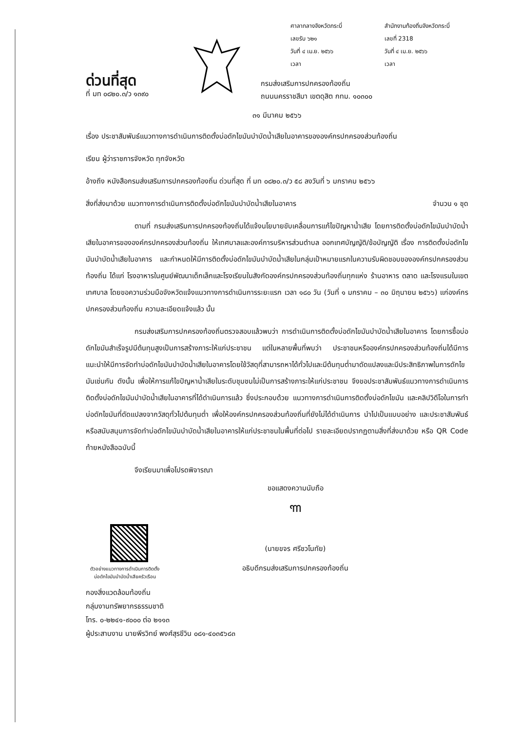ศาลากลางจังหวัดกระบี่
เลขรับ ๖๒๑
วันที่ ๔ เม.ย. ๒๕๖๖
เวลา
สำนักงานท้องถิ่นจังหวัดกระบี่
เลขที่ 2318
วันที่ ๔ เม.ย. ๒๕๖๖
เวลา
ด่วนที่สุด
ที่ มท ๐๘๒๐.๓/ว ๑๓๙๐
กรมส่งเสริมการปกครองท้องถิ่น
ถนนนครราชสีมา เขตดุสิต กทม. ๑๐๓๐๐
๓๑ มีนาคม ๒๕๖๖
เรื่อง ประชาสัมพันธ์แนวทางการดำเนินการติดตั้งบ่อดักไขมันบำบัดน้ำเสียในอาคารขององค์กรปกครองส่วนท้องถิ่น
เรียน ผู้ว่าราชการจังหวัด ทุกจังหวัด
อ้างถึง หนังสือกรมส่งเสริมการปกครองท้องถิ่น ด่วนที่สุด ที่ มท ๐๘๒๐.๓/ว ๕๘ ลงวันที่ ๖ มกราคม ๒๕๖๖
สิ่งที่ส่งมาด้วย แนวทางการดำเนินการติดตั้งบ่อดักไขมันบำบัดน้ำเสียในอาคาร
จำนวน ๑ ชุด
ตามที่ กรมส่งเสริมการปกครองท้องถิ่นได้แจ้งนโยบายขับเคลื่อนการแก้ไขปัญหาน้ำเสีย โดยการติดตั้งบ่อดักไขมันบำบัดน้ำเสียในอาคารขององค์กรปกครองส่วนท้องถิ่น ให้เทศบาลและองค์การบริหารส่วนตำบล ออกเทศบัญญัติ/ข้อบัญญัติ เรื่อง การติดตั้งบ่อดักไขมันบำบัดน้ำเสียในอาคาร และกำหนดให้มีการติดตั้งบ่อดักไขมันบำบัดน้ำเสียในกลุ่มเป้าหมายแรกในความรับผิดชอบขององค์กรปกครองส่วนท้องถิ่น ได้แก่ โรงอาหารในศูนย์พัฒนาเด็กเล็กและโรงเรียนในสังกัดองค์กรปกครองส่วนท้องถิ่นทุกแห่ง ร้านอาหาร ตลาด และโรงแรมในเขตเทศบาล โดยขอความร่วมมือจังหวัดแจ้งแนวทางการดำเนินการระยะแรก เวลา ๑๘๐ วัน (วันที่ ๑ มกราคม – ๓๐ มิถุนายน ๒๕๖๖) แก่องค์กรปกครองส่วนท้องถิ่น ความละเอียดแจ้งแล้ว นั้น
กรมส่งเสริมการปกครองท้องถิ่นตรวจสอบแล้วพบว่า การดำเนินการติดตั้งบ่อดักไขมันบำบัดน้ำเสียในอาคาร โดยการซื้อบ่อดักไขมันสำเร็จรูปมีต้นทุนสูงเป็นการสร้างภาระให้แก่ประชาชน แต่ในหลายพื้นที่พบว่า ประชาชนหรือองค์กรปกครองส่วนท้องถิ่นได้มีการแนะนำให้มีการจัดทำบ่อดักไขมันบำบัดน้ำเสียในอาคารโดยใช้วัสดุที่สามารถหาได้ทั่วไปและมีต้นทุนต่ำมาดัดแปลงและมีประสิทธิภาพในการดักไขมันเช่นกัน ดังนั้น เพื่อให้การแก้ไขปัญหาน้ำเสียในระดับชุมชนไม่เป็นการสร้างภาระให้แก่ประชาชน จึงขอประชาสัมพันธ์แนวทางการดำเนินการติดตั้งบ่อดักไขมันบำบัดน้ำเสียในอาคารที่ได้ดำเนินการแล้ว ซึ่งประกอบด้วย แนวทางการดำเนินการติดตั้งบ่อดักไขมัน และคลิปวิดีโอในการทำบ่อดักไขมันที่ดัดแปลงจากวัสดุทั่วไปต้นทุนต่ำ เพื่อให้องค์กรปกครองส่วนท้องถิ่นที่ยังไม่ได้ดำเนินการ นำไปเป็นแบบอย่าง และประชาสัมพันธ์หรือสนับสนุนการจัดทำบ่อดักไขมันบำบัดน้ำเสียในอาคารให้แก่ประชาชนในพื้นที่ต่อไป รายละเอียดปรากฏตามสิ่งที่ส่งมาด้วย หรือ QR Code ท้ายหนังสือฉบับนี้
จึงเรียนมาเพื่อโปรดพิจารณา
ขอแสดงความนับถือ
ꦒ
(นายขจร ศรีชวโนทัย)
อธิบดีกรมส่งเสริมการปกครองท้องถิ่น
ตัวอย่างแนวทางการดำเนินการติดตั้ง
บ่อดักไขมันบำบัดน้ำเสียครัวเรือน
กองสิ่งแวดล้อมท้องถิ่น
กลุ่มงานทรัพยากรธรรมชาติ
โทร. ๐-๒๒๔๑-๙๐๐๐ ต่อ ๒๑๑๓
ผู้ประสานงาน นายพีรวิทย์ พงศ์สุรชีวิน ๐๘๑-๔๐๓๕๖๘๓